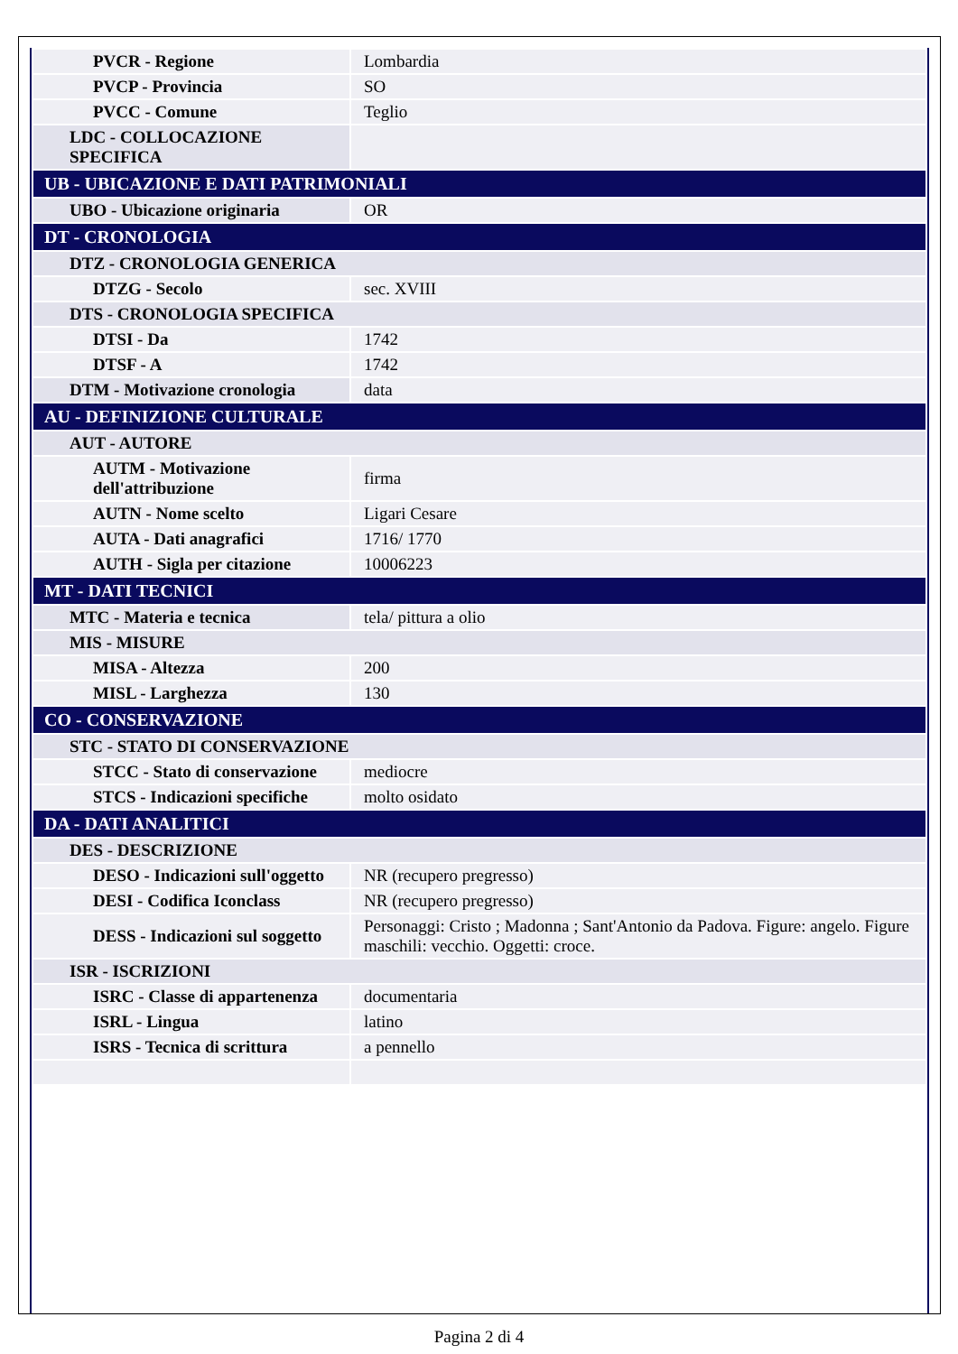| PVCR - Regione | Lombardia |
| PVCP - Provincia | SO |
| PVCC - Comune | Teglio |
| LDC - COLLOCAZIONE SPECIFICA | |
| UB - UBICAZIONE E DATI PATRIMONIALI | |
| UBO - Ubicazione originaria | OR |
| DT - CRONOLOGIA | |
| DTZ - CRONOLOGIA GENERICA | |
| DTZG - Secolo | sec. XVIII |
| DTS - CRONOLOGIA SPECIFICA | |
| DTSI - Da | 1742 |
| DTSF - A | 1742 |
| DTM - Motivazione cronologia | data |
| AU - DEFINIZIONE CULTURALE | |
| AUT - AUTORE | |
| AUTM - Motivazione dell'attribuzione | firma |
| AUTN - Nome scelto | Ligari Cesare |
| AUTA - Dati anagrafici | 1716/ 1770 |
| AUTH - Sigla per citazione | 10006223 |
| MT - DATI TECNICI | |
| MTC - Materia e tecnica | tela/ pittura a olio |
| MIS - MISURE | |
| MISA - Altezza | 200 |
| MISL - Larghezza | 130 |
| CO - CONSERVAZIONE | |
| STC - STATO DI CONSERVAZIONE | |
| STCC - Stato di conservazione | mediocre |
| STCS - Indicazioni specifiche | molto osidato |
| DA - DATI ANALITICI | |
| DES - DESCRIZIONE | |
| DESO - Indicazioni sull'oggetto | NR (recupero pregresso) |
| DESI - Codifica Iconclass | NR (recupero pregresso) |
| DESS - Indicazioni sul soggetto | Personaggi: Cristo ; Madonna ; Sant'Antonio da Padova. Figure: angelo. Figure maschili: vecchio. Oggetti: croce. |
| ISR - ISCRIZIONI | |
| ISRC - Classe di appartenenza | documentaria |
| ISRL - Lingua | latino |
| ISRS - Tecnica di scrittura | a pennello |
Pagina 2 di 4